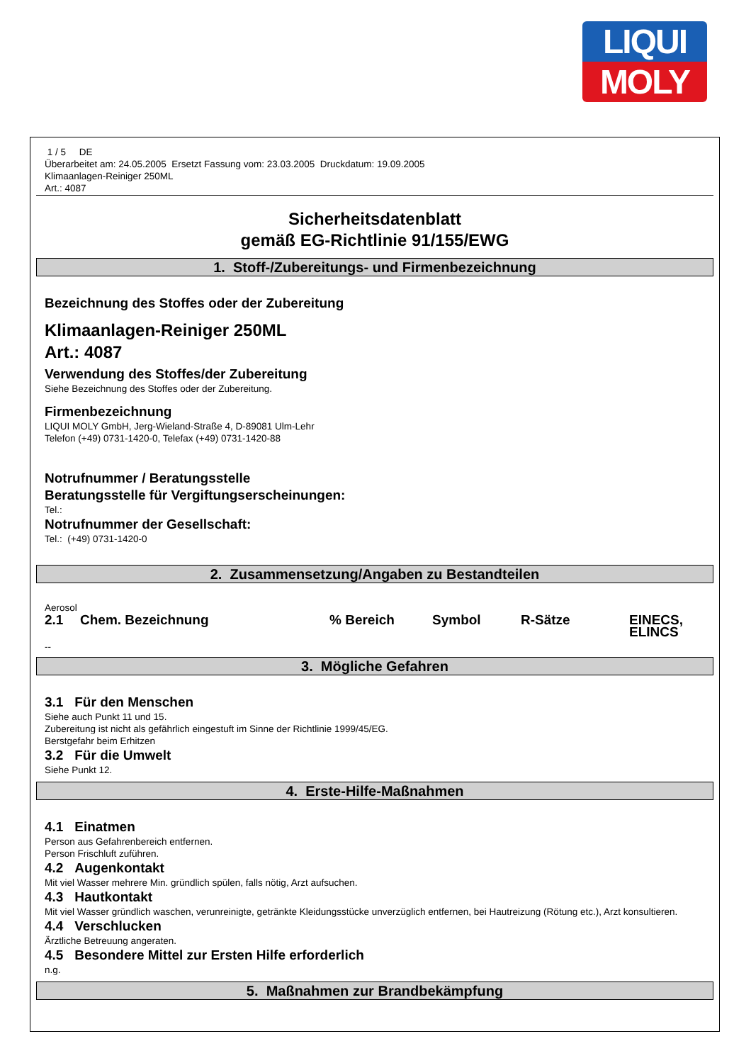LIQUI
MOLY
1 / 5 DE
Überarbeitet am: 24.05.2005 Ersetzt Fassung vom: 23.03.2005 Druckdatum: 19.09.2005
Klimaanlagen-Reiniger 250ML
Art.: 4087
Sicherheitsdatenblatt
gemäß EG-Richtlinie 91/155/EWG
1. Stoff-/Zubereitungs- und Firmenbezeichnung
Bezeichnung des Stoffes oder der Zubereitung
Klimaanlagen-Reiniger 250ML
Art.: 4087
Verwendung des Stoffes/der Zubereitung
Siehe Bezeichnung des Stoffes oder der Zubereitung.
Firmenbezeichnung
LIQUI MOLY GmbH, Jerg-Wieland-Straße 4, D-89081 Ulm-Lehr
Telefon (+49) 0731-1420-0, Telefax (+49) 0731-1420-88
Notrufnummer / Beratungsstelle
Beratungsstelle für Vergiftungserscheinungen:
Tel.:
Notrufnummer der Gesellschaft:
Tel.: (+49) 0731-1420-0
2. Zusammensetzung/Angaben zu Bestandteilen
Aerosol
| 2.1 | Chem. Bezeichnung | % Bereich | Symbol | R-Sätze | EINECS, ELINCS |
| --- | --- | --- | --- | --- | --- |
--
3. Mögliche Gefahren
3.1 Für den Menschen
Siehe auch Punkt 11 und 15.
Zubereitung ist nicht als gefährlich eingestuft im Sinne der Richtlinie 1999/45/EG.
Berstgefahr beim Erhitzen
3.2 Für die Umwelt
Siehe Punkt 12.
4. Erste-Hilfe-Maßnahmen
4.1 Einatmen
Person aus Gefahrenbereich entfernen.
Person Frischluft zuführen.
4.2 Augenkontakt
Mit viel Wasser mehrere Min. gründlich spülen, falls nötig, Arzt aufsuchen.
4.3 Hautkontakt
Mit viel Wasser gründlich waschen, verunreinigte, getränkte Kleidungsstücke unverzüglich entfernen, bei Hautreizung (Rötung etc.), Arzt konsultieren.
4.4 Verschlucken
Ärztliche Betreuung angeraten.
4.5 Besondere Mittel zur Ersten Hilfe erforderlich
n.g.
5. Maßnahmen zur Brandbekämpfung